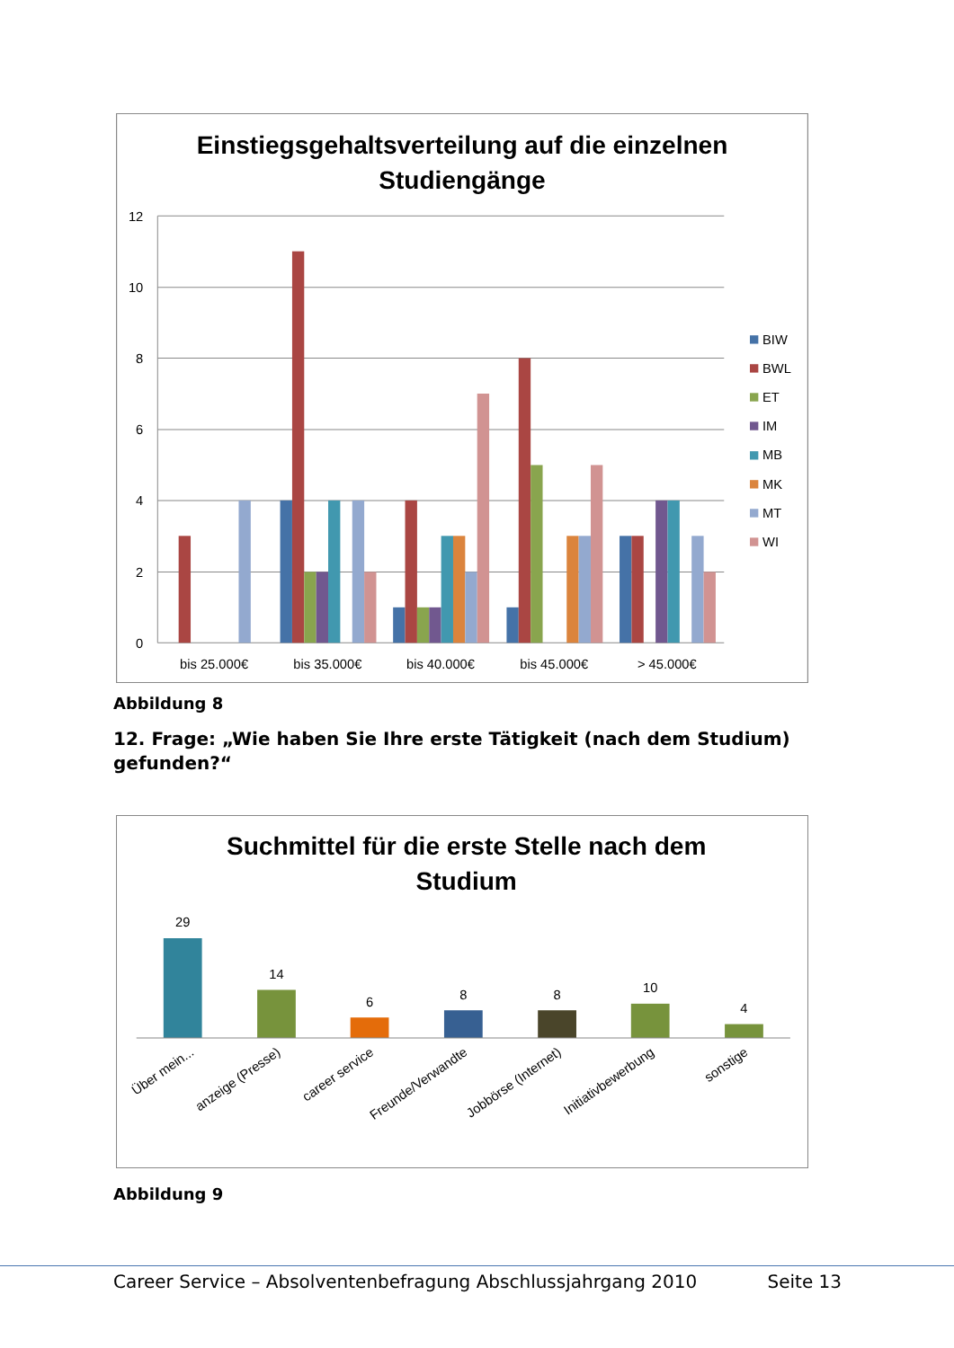Einstiegsgehaltsverteilung auf die einzelnen
Studiengänge
12
10
8
6
4
2
0
bis 25.000€
bis 35.000€
bis 40.000€
bis 45.000€
> 45.000€
BIW
BWL
ET
IM
MB
MK
MT
WI
Abbildung 8
12. Frage: „Wie haben Sie Ihre erste Tätigkeit (nach dem Studium) gefunden?“
Suchmittel für die erste Stelle nach dem
Studium
29
14
6
8
8
10
4
Über mein...
anzeige (Presse)
career service
Freunde/Verwandte
Jobbörse (Internet)
Initiativbewerbung
sonstige
Abbildung 9
Career Service – Absolventenbefragung Abschlussjahrgang 2010 Seite 13